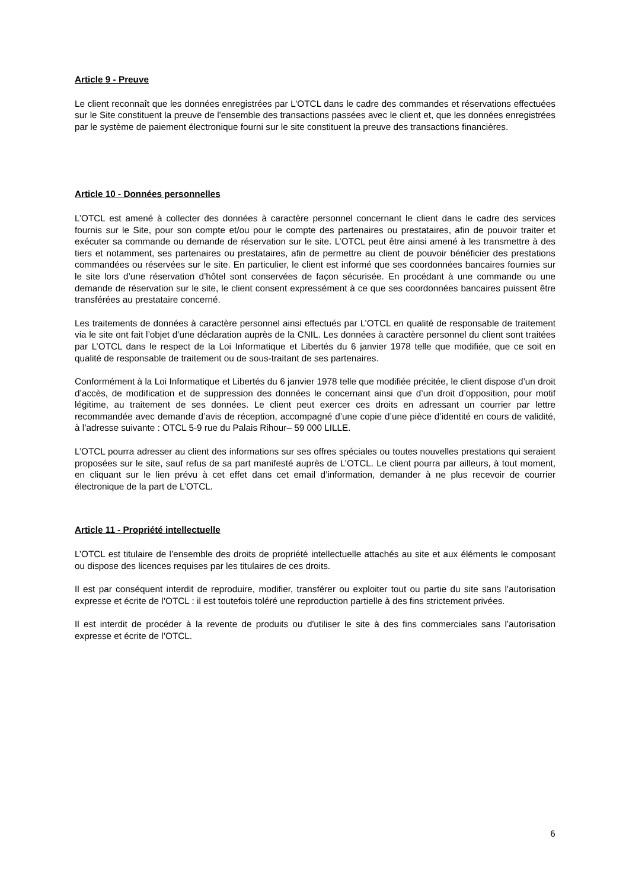Article 9 - Preuve
Le client reconnaît que les données enregistrées par L’OTCL dans le cadre des commandes et réservations effectuées sur le Site constituent la preuve de l'ensemble des transactions passées avec le client et, que les données enregistrées par le système de paiement électronique fourni sur le site constituent la preuve des transactions financières.
Article 10 - Données personnelles
L’OTCL est amené à collecter des données à caractère personnel concernant le client dans le cadre des services fournis sur le Site, pour son compte et/ou pour le compte des partenaires ou prestataires, afin de pouvoir traiter et exécuter sa commande ou demande de réservation sur le site. L’OTCL peut être ainsi amené à les transmettre à des tiers et notamment, ses partenaires ou prestataires, afin de permettre au client de pouvoir bénéficier des prestations commandées ou réservées sur le site. En particulier, le client est informé que ses coordonnées bancaires fournies sur le site lors d’une réservation d’hôtel sont conservées de façon sécurisée. En procédant à une commande ou une demande de réservation sur le site, le client consent expressément à ce que ses coordonnées bancaires puissent être transférées au prestataire concerné.
Les traitements de données à caractère personnel ainsi effectués par L’OTCL en qualité de responsable de traitement via le site ont fait l’objet d’une déclaration auprès de la CNIL. Les données à caractère personnel du client sont traitées par L’OTCL dans le respect de la Loi Informatique et Libertés du 6 janvier 1978 telle que modifiée, que ce soit en qualité de responsable de traitement ou de sous-traitant de ses partenaires.
Conformément à la Loi Informatique et Libertés du 6 janvier 1978 telle que modifiée précitée, le client dispose d’un droit d’accès, de modification et de suppression des données le concernant ainsi que d’un droit d’opposition, pour motif légitime, au traitement de ses données. Le client peut exercer ces droits en adressant un courrier par lettre recommandée avec demande d’avis de réception, accompagné d’une copie d’une pièce d’identité en cours de validité, à l’adresse suivante : OTCL 5-9 rue du Palais Rihour– 59 000 LILLE.
L’OTCL pourra adresser au client des informations sur ses offres spéciales ou toutes nouvelles prestations qui seraient proposées sur le site, sauf refus de sa part manifesté auprès de L’OTCL. Le client pourra par ailleurs, à tout moment, en cliquant sur le lien prévu à cet effet dans cet email d’information, demander à ne plus recevoir de courrier électronique de la part de L’OTCL.
Article 11 - Propriété intellectuelle
L’OTCL est titulaire de l’ensemble des droits de propriété intellectuelle attachés au site et aux éléments le composant ou dispose des licences requises par les titulaires de ces droits.
Il est par conséquent interdit de reproduire, modifier, transférer ou exploiter tout ou partie du site sans l'autorisation expresse et écrite de l’OTCL : il est toutefois toléré une reproduction partielle à des fins strictement privées.
Il est interdit de procéder à la revente de produits ou d'utiliser le site à des fins commerciales sans l'autorisation expresse et écrite de l’OTCL.
6